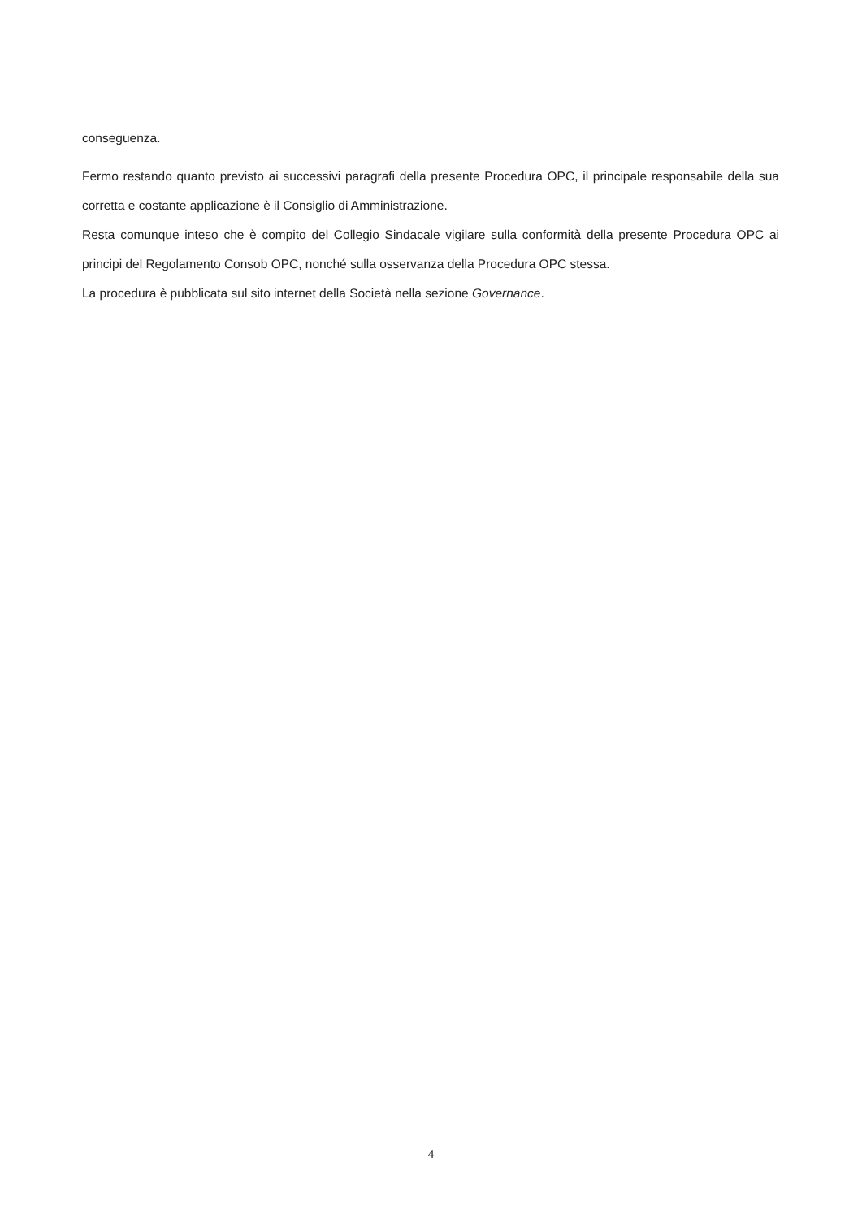conseguenza.
Fermo restando quanto previsto ai successivi paragrafi della presente Procedura OPC, il principale responsabile della sua corretta e costante applicazione è il Consiglio di Amministrazione.
Resta comunque inteso che è compito del Collegio Sindacale vigilare sulla conformità della presente Procedura OPC ai principi del Regolamento Consob OPC, nonché sulla osservanza della Procedura OPC stessa.
La procedura è pubblicata sul sito internet della Società nella sezione Governance.
4